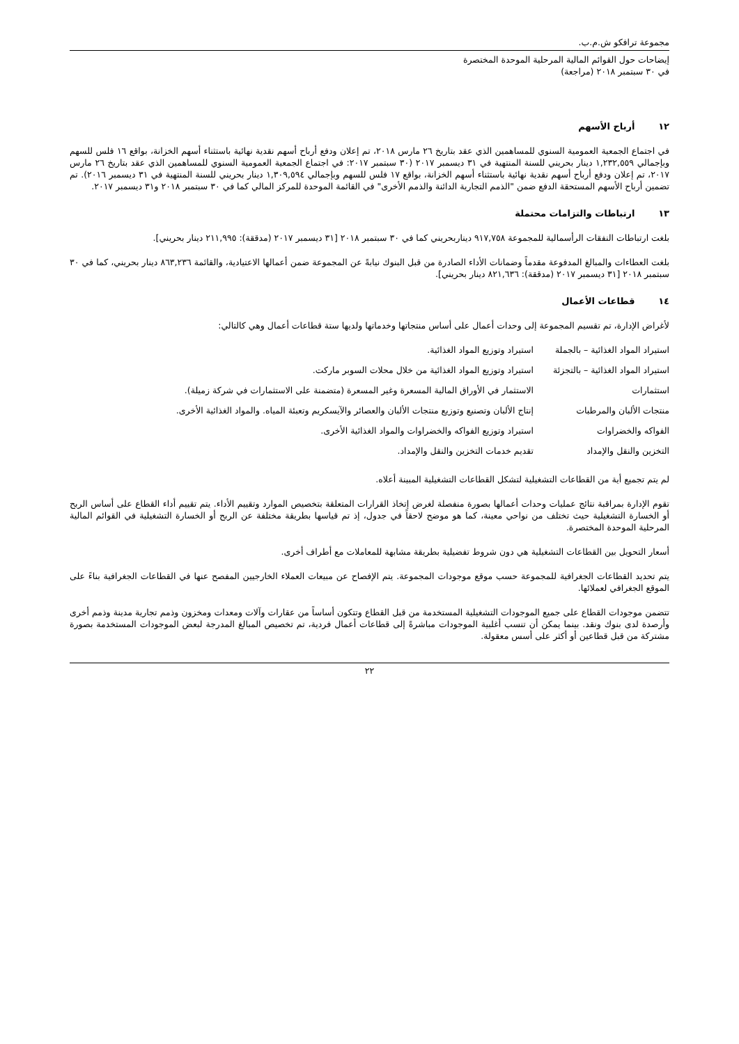مجموعة ترافكو ش.م.ب.
إيضاحات حول القوائم المالية المرحلية الموحدة المختصرة
في ٣٠ سبتمبر ٢٠١٨ (مراجعة)
١٢ أرباح الأسهم
في اجتماع الجمعية العمومية السنوي للمساهمين الذي عقد بتاريخ ٢٦ مارس ٢٠١٨، تم إعلان ودفع أرباح أسهم نقدية نهائية باستثناء أسهم الخزانة، بواقع ١٦ فلس للسهم وبإجمالي ١,٢٣٢,٥٥٩ دينار بحريني للسنة المنتهية في ٣١ ديسمبر ٢٠١٧ (٣٠ سبتمبر ٢٠١٧: في اجتماع الجمعية العمومية السنوي للمساهمين الذي عقد بتاريخ ٢٦ مارس ٢٠١٧، تم إعلان ودفع أرباح أسهم نقدية نهائية باستثناء أسهم الخزانة، بواقع ١٧ فلس للسهم وبإجمالي ١,٣٠٩,٥٩٤ دينار بحريني للسنة المنتهية في ٣١ ديسمبر ٢٠١٦). تم تضمين أرباح الأسهم المستحقة الدفع ضمن "الذمم التجارية الدائنة والذمم الأخرى" في القائمة الموحدة للمركز المالي كما في ٣٠ سبتمبر ٢٠١٨ و٣١ ديسمبر ٢٠١٧.
١٣ ارتباطات والتزامات محتملة
بلغت ارتباطات النفقات الرأسمالية للمجموعة ٩١٧,٧٥٨ ديناربحريني كما في ٣٠ سبتمبر ٢٠١٨ [٣١ ديسمبر ٢٠١٧ (مدققة): ٢١١,٩٩٥ دينار بحريني].
بلغت العطاءات والمبالغ المدفوعة مقدماً وضمانات الأداء الصادرة من قبل البنوك نيابةً عن المجموعة ضمن أعمالها الاعتيادية، والقائمة ٨٦٣,٢٣٦ دينار بحريني، كما في ٣٠ سبتمبر ٢٠١٨ [٣١ ديسمبر ٢٠١٧ (مدققة): ٨٢١,٦٣٦ دينار بحريني].
١٤ قطاعات الأعمال
لأغراض الإدارة، تم تقسيم المجموعة إلى وحدات أعمال على أساس منتجاتها وخدماتها ولديها ستة قطاعات أعمال وهي كالتالي:
| استيراد المواد الغذائية – بالجملة | استيراد وتوزيع المواد الغذائية. |
| استيراد المواد الغذائية – بالتجزئة | استيراد وتوزيع المواد الغذائية من خلال محلات السوبر ماركت. |
| استثمارات | الاستثمار في الأوراق المالية المسعرة وغير المسعرة (متضمنة على الاستثمارات في شركة زميلة). |
| منتجات الألبان والمرطبات | إنتاج الألبان وتصنيع وتوزيع منتجات الألبان والعصائر والآيسكريم وتعبئة المياه. والمواد الغذائية الأخرى. |
| الفواكه والخضراوات | استيراد وتوزيع الفواكه والخضراوات والمواد الغذائية الأخرى. |
| التخزين والنقل والإمداد | تقديم خدمات التخزين والنقل والإمداد. |
لم يتم تجميع أية من القطاعات التشغيلية لتشكل القطاعات التشغيلية المبينة أعلاه.
تقوم الإدارة بمراقبة نتائج عمليات وحدات أعمالها بصورة منفصلة لغرض إتخاذ القرارات المتعلقة بتخصيص الموارد وتقييم الأداء. يتم تقييم أداء القطاع على أساس الربح أو الخسارة التشغيلية حيث تختلف من نواحي معينة، كما هو موضح لاحقاً في جدول، إذ تم قياسها بطريقة مختلفة عن الربح أو الخسارة التشغيلية في القوائم المالية المرحلية الموحدة المختصرة.
أسعار التحويل بين القطاعات التشغيلية هي دون شروط تفضيلية بطريقة مشابهة للمعاملات مع أطراف أخرى.
يتم تحديد القطاعات الجغرافية للمجموعة حسب موقع موجودات المجموعة. يتم الإفصاح عن مبيعات العملاء الخارجيين المفصح عنها في القطاعات الجغرافية بناءً على الموقع الجغرافي لعملائها.
تتضمن موجودات القطاع على جميع الموجودات التشغيلية المستخدمة من قبل القطاع وتتكون أساساً من عقارات وآلات ومعدات ومخزون وذمم تجارية مدينة وذمم أخرى وأرصدة لدى بنوك ونقد. بينما يمكن أن تنسب أغلبية الموجودات مباشرةً إلى قطاعات أعمال فردية، تم تخصيص المبالغ المدرجة لبعض الموجودات المستخدمة بصورة مشتركة من قبل قطاعين أو أكثر على أسس معقولة.
٢٢